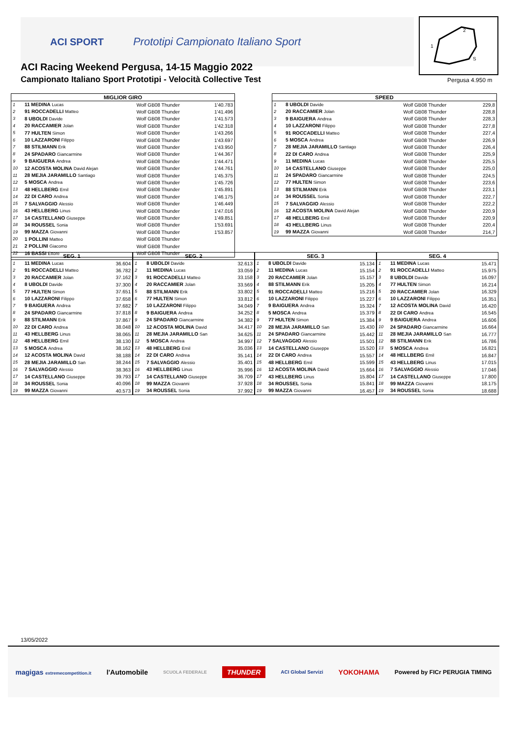ACI SPORT Prototipi Campionato Italiano Sport
ACI Racing Weekend Pergusa, 14-15 Maggio 2022
Campionato Italiano Sport Prototipi - Velocità Collective Test
2
1
S
Pergusa 4.950 m
| MIGLIOR GIRO | | | |
| --- | --- | --- | --- |
| 1 | 11 MEDINA Lucas | Wolf GB08 Thunder | 1'40.783 |
| 2 | 91 ROCCADELLI Matteo | Wolf GB08 Thunder | 1'41.496 |
| 3 | 8 UBOLDI Davide | Wolf GB08 Thunder | 1'41.573 |
| 4 | 20 RACCAMIER Jolan | Wolf GB08 Thunder | 1'42.318 |
| 5 | 77 HULTEN Simon | Wolf GB08 Thunder | 1'43.266 |
| 6 | 10 LAZZARONI Filippo | Wolf GB08 Thunder | 1'43.697 |
| 7 | 88 STILMANN Erik | Wolf GB08 Thunder | 1'43.950 |
| 8 | 24 SPADARO Giancarmine | Wolf GB08 Thunder | 1'44.367 |
| 9 | 9 BAIGUERA Andrea | Wolf GB08 Thunder | 1'44.471 |
| 10 | 12 ACOSTA MOLINA David Alejan | Wolf GB08 Thunder | 1'44.761 |
| 11 | 28 MEJIA JARAMILLO Santiago | Wolf GB08 Thunder | 1'45.375 |
| 12 | 5 MOSCA Andrea | Wolf GB08 Thunder | 1'45.726 |
| 13 | 48 HELLBERG Emil | Wolf GB08 Thunder | 1'45.891 |
| 14 | 22 DI CARO Andrea | Wolf GB08 Thunder | 1'46.175 |
| 15 | 7 SALVAGGIO Alessio | Wolf GB08 Thunder | 1'46.449 |
| 16 | 43 HELLBERG Linus | Wolf GB08 Thunder | 1'47.016 |
| 17 | 14 CASTELLANO Giuseppe | Wolf GB08 Thunder | 1'49.851 |
| 18 | 34 ROUSSEL Sonia | Wolf GB08 Thunder | 1'53.691 |
| 19 | 99 MAZZA Giovanni | Wolf GB08 Thunder | 1'53.857 |
| 20 | 1 POLLINI Matteo | Wolf GB08 Thunder | |
| 21 | 2 POLLINI Giacomo | Wolf GB08 Thunder | |
| 22 | 16 BASSI Ettore | Wolf GB08 Thunder | |
| SPEED | | | |
| --- | --- | --- | --- |
| 1 | 8 UBOLDI Davide | Wolf GB08 Thunder | 229,8 |
| 2 | 20 RACCAMIER Jolan | Wolf GB08 Thunder | 228,8 |
| 3 | 9 BAIGUERA Andrea | Wolf GB08 Thunder | 228,3 |
| 4 | 10 LAZZARONI Filippo | Wolf GB08 Thunder | 227,8 |
| 5 | 91 ROCCADELLI Matteo | Wolf GB08 Thunder | 227,4 |
| 6 | 5 MOSCA Andrea | Wolf GB08 Thunder | 226,9 |
| 7 | 28 MEJIA JARAMILLO Santiago | Wolf GB08 Thunder | 226,4 |
| 8 | 22 DI CARO Andrea | Wolf GB08 Thunder | 225,9 |
| 9 | 11 MEDINA Lucas | Wolf GB08 Thunder | 225,5 |
| 10 | 14 CASTELLANO Giuseppe | Wolf GB08 Thunder | 225,0 |
| 11 | 24 SPADARO Giancarmine | Wolf GB08 Thunder | 224,5 |
| 12 | 77 HULTEN Simon | Wolf GB08 Thunder | 223,6 |
| 13 | 88 STILMANN Erik | Wolf GB08 Thunder | 223,1 |
| 14 | 34 ROUSSEL Sonia | Wolf GB08 Thunder | 222,7 |
| 15 | 7 SALVAGGIO Alessio | Wolf GB08 Thunder | 222,2 |
| 16 | 12 ACOSTA MOLINA David Alejan | Wolf GB08 Thunder | 220,9 |
| 17 | 48 HELLBERG Emil | Wolf GB08 Thunder | 220,9 |
| 18 | 43 HELLBERG Linus | Wolf GB08 Thunder | 220,4 |
| 19 | 99 MAZZA Giovanni | Wolf GB08 Thunder | 214,7 |
| SEG. 1 | | |
| --- | --- | --- |
| 1 | 11 MEDINA Lucas | 36.604 |
| 2 | 91 ROCCADELLI Matteo | 36.782 |
| 3 | 20 RACCAMIER Jolan | 37.162 |
| 4 | 8 UBOLDI Davide | 37.300 |
| 5 | 77 HULTEN Simon | 37.651 |
| 6 | 10 LAZZARONI Filippo | 37.658 |
| 7 | 9 BAIGUERA Andrea | 37.682 |
| 8 | 24 SPADARO Giancarmine | 37.818 |
| 9 | 88 STILMANN Erik | 37.867 |
| 10 | 22 DI CARO Andrea | 38.048 |
| 11 | 43 HELLBERG Linus | 38.065 |
| 12 | 48 HELLBERG Emil | 38.130 |
| 13 | 5 MOSCA Andrea | 38.162 |
| 14 | 12 ACOSTA MOLINA David | 38.188 |
| 15 | 28 MEJIA JARAMILLO San | 38.244 |
| 16 | 7 SALVAGGIO Alessio | 38.363 |
| 17 | 14 CASTELLANO Giuseppe | 39.793 |
| 18 | 34 ROUSSEL Sonia | 40.096 |
| 19 | 99 MAZZA Giovanni | 40.573 |
| SEG. 2 | | |
| --- | --- | --- |
| 1 | 8 UBOLDI Davide | 32.613 |
| 2 | 11 MEDINA Lucas | 33.059 |
| 3 | 91 ROCCADELLI Matteo | 33.158 |
| 4 | 20 RACCAMIER Jolan | 33.569 |
| 5 | 88 STILMANN Erik | 33.802 |
| 6 | 77 HULTEN Simon | 33.812 |
| 7 | 10 LAZZARONI Filippo | 34.049 |
| 8 | 9 BAIGUERA Andrea | 34.252 |
| 9 | 24 SPADARO Giancarmine | 34.382 |
| 10 | 12 ACOSTA MOLINA David | 34.417 |
| 11 | 28 MEJIA JARAMILLO San | 34.625 |
| 12 | 5 MOSCA Andrea | 34.997 |
| 13 | 48 HELLBERG Emil | 35.036 |
| 14 | 22 DI CARO Andrea | 35.141 |
| 15 | 7 SALVAGGIO Alessio | 35.401 |
| 16 | 43 HELLBERG Linus | 35.996 |
| 17 | 14 CASTELLANO Giuseppe | 36.709 |
| 18 | 99 MAZZA Giovanni | 37.928 |
| 19 | 34 ROUSSEL Sonia | 37.992 |
| SEG. 3 | | |
| --- | --- | --- |
| 1 | 8 UBOLDI Davide | 15.134 |
| 2 | 11 MEDINA Lucas | 15.154 |
| 3 | 20 RACCAMIER Jolan | 15.157 |
| 4 | 88 STILMANN Erik | 15.205 |
| 5 | 91 ROCCADELLI Matteo | 15.216 |
| 6 | 10 LAZZARONI Filippo | 15.227 |
| 7 | 9 BAIGUERA Andrea | 15.324 |
| 8 | 5 MOSCA Andrea | 15.379 |
| 9 | 77 HULTEN Simon | 15.384 |
| 10 | 28 MEJIA JARAMILLO San | 15.430 |
| 11 | 24 SPADARO Giancarmine | 15.442 |
| 12 | 7 SALVAGGIO Alessio | 15.501 |
| 13 | 14 CASTELLANO Giuseppe | 15.520 |
| 14 | 22 DI CARO Andrea | 15.557 |
| 15 | 48 HELLBERG Emil | 15.599 |
| 16 | 12 ACOSTA MOLINA David | 15.664 |
| 17 | 43 HELLBERG Linus | 15.804 |
| 18 | 34 ROUSSEL Sonia | 15.841 |
| 19 | 99 MAZZA Giovanni | 16.457 |
| SEG. 4 | | |
| --- | --- | --- |
| 1 | 11 MEDINA Lucas | 15.471 |
| 2 | 91 ROCCADELLI Matteo | 15.975 |
| 3 | 8 UBOLDI Davide | 16.097 |
| 4 | 77 HULTEN Simon | 16.214 |
| 5 | 20 RACCAMIER Jolan | 16.329 |
| 6 | 10 LAZZARONI Filippo | 16.351 |
| 7 | 12 ACOSTA MOLINA David | 16.420 |
| 8 | 22 DI CARO Andrea | 16.545 |
| 9 | 9 BAIGUERA Andrea | 16.606 |
| 10 | 24 SPADARO Giancarmine | 16.664 |
| 11 | 28 MEJIA JARAMILLO San | 16.777 |
| 12 | 88 STILMANN Erik | 16.786 |
| 13 | 5 MOSCA Andrea | 16.821 |
| 14 | 48 HELLBERG Emil | 16.847 |
| 15 | 43 HELLBERG Linus | 17.015 |
| 16 | 7 SALVAGGIO Alessio | 17.046 |
| 17 | 14 CASTELLANO Giuseppe | 17.800 |
| 18 | 99 MAZZA Giovanni | 18.175 |
| 19 | 34 ROUSSEL Sonia | 18.688 |
13/05/2022
magigas extremecompetition.it l'Automobile SCUOLA FEDERALE THUNDER ACI Global Servizi YOKOHAMA Powered by FICr PERUGIA TIMING